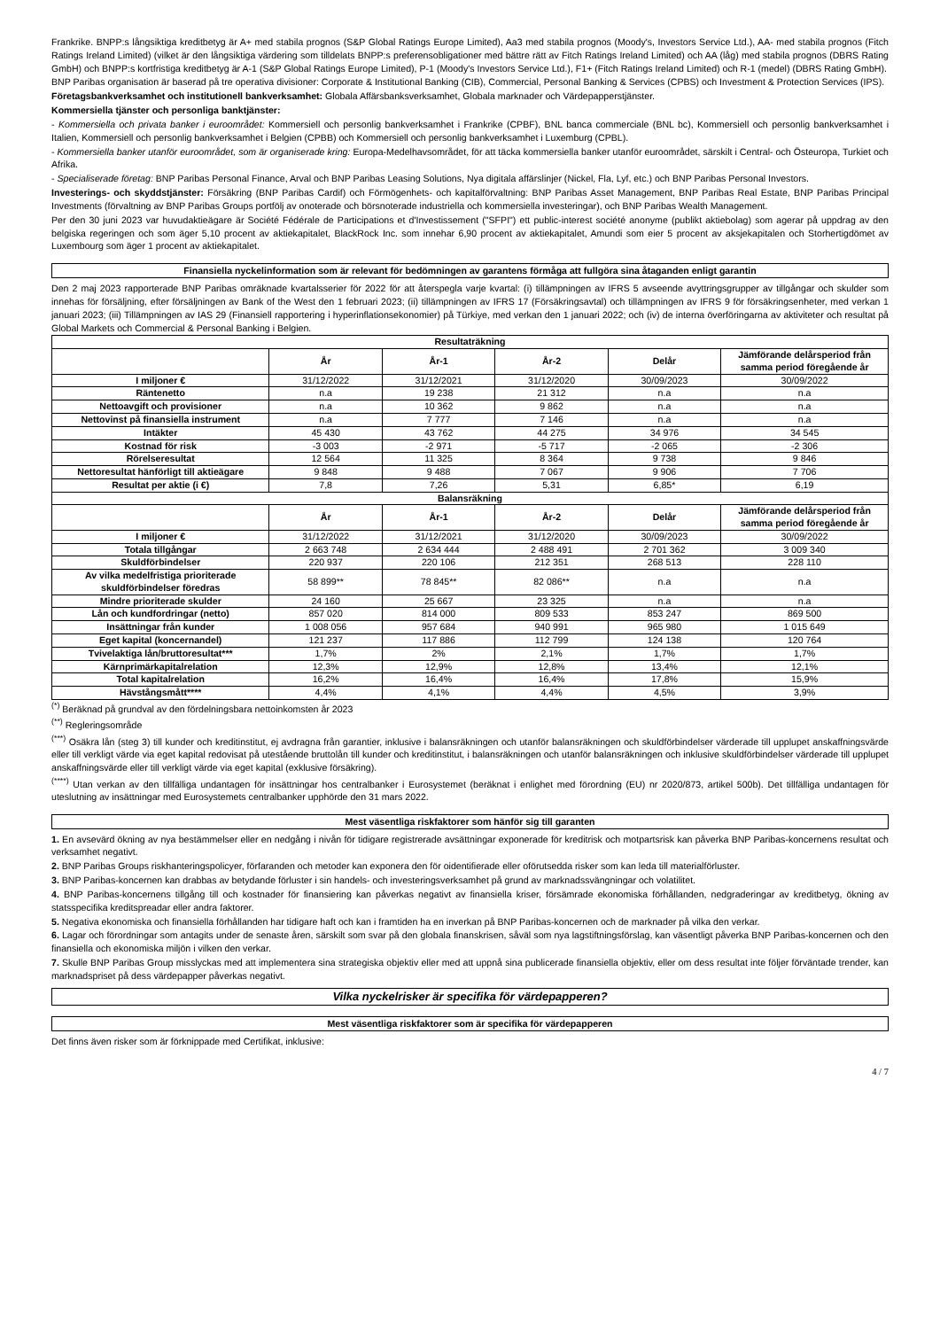Frankrike. BNPP:s långsiktiga kreditbetyg är A+ med stabila prognos (S&P Global Ratings Europe Limited), Aa3 med stabila prognos (Moody's, Investors Service Ltd.), AA- med stabila prognos (Fitch Ratings Ireland Limited) (vilket är den långsiktiga värdering som tilldelats BNPP:s preferensobligationer med bättre rätt av Fitch Ratings Ireland Limited) och AA (låg) med stabila prognos (DBRS Rating GmbH) och BNPP:s kortfristiga kreditbetyg är A-1 (S&P Global Ratings Europe Limited), P-1 (Moody's Investors Service Ltd.), F1+ (Fitch Ratings Ireland Limited) och R-1 (medel) (DBRS Rating GmbH).
BNP Paribas organisation är baserad på tre operativa divisioner: Corporate & Institutional Banking (CIB), Commercial, Personal Banking & Services (CPBS) och Investment & Protection Services (IPS).
Företagsbankverksamhet och institutionell bankverksamhet: Globala Affärsbanksverksamhet, Globala marknader och Värdepapperstjänster.
Kommersiella tjänster och personliga banktjänster:
- Kommersiella och privata banker i euroområdet: Kommersiell och personlig bankverksamhet i Frankrike (CPBF), BNL banca commerciale (BNL bc), Kommersiell och personlig bankverksamhet i Italien, Kommersiell och personlig bankverksamhet i Belgien (CPBB) och Kommersiell och personlig bankverksamhet i Luxemburg (CPBL).
- Kommersiella banker utanför euroområdet, som är organiserade kring: Europa-Medelhavsområdet, för att täcka kommersiella banker utanför euroområdet, särskilt i Central- och Östeuropa, Turkiet och Afrika.
- Specialiserade företag: BNP Paribas Personal Finance, Arval och BNP Paribas Leasing Solutions, Nya digitala affärslinjer (Nickel, Fla, Lyf, etc.) och BNP Paribas Personal Investors.
Investerings- och skyddstjänster: Försäkring (BNP Paribas Cardif) och Förmögenhets- och kapitalförvaltning: BNP Paribas Asset Management, BNP Paribas Real Estate, BNP Paribas Principal Investments (förvaltning av BNP Paribas Groups portfölj av onoterade och börsnoterade industriella och kommersiella investeringar), och BNP Paribas Wealth Management.
Per den 30 juni 2023 var huvudaktieägare är Société Fédérale de Participations et d'Investissement ("SFPI") ett public-interest société anonyme (publikt aktiebolag) som agerar på uppdrag av den belgiska regeringen och som äger 5,10 procent av aktiekapitalet, BlackRock Inc. som innehar 6,90 procent av aktiekapitalet, Amundi som eier 5 procent av aksjekapitalen och Storhertigdömet av Luxembourg som äger 1 procent av aktiekapitalet.
Finansiella nyckelinformation som är relevant för bedömningen av garantens förmåga att fullgöra sina åtaganden enligt garantin
Den 2 maj 2023 rapporterade BNP Paribas omräknade kvartalsserier för 2022 för att återspegla varje kvartal: (i) tillämpningen av IFRS 5 avseende avyttringsgrupper av tillgångar och skulder som innehas för försäljning, efter försäljningen av Bank of the West den 1 februari 2023; (ii) tillämpningen av IFRS 17 (Försäkringsavtal) och tillämpningen av IFRS 9 för försäkringsenheter, med verkan 1 januari 2023; (iii) Tillämpningen av IAS 29 (Finansiell rapportering i hyperinflationsekonomier) på Türkiye, med verkan den 1 januari 2022; och (iv) de interna överföringarna av aktiviteter och resultat på Global Markets och Commercial & Personal Banking i Belgien.
| Resultaträkning | | | | | |
| --- | --- | --- | --- | --- | --- |
| | År | År-1 | År-2 | Delår | Jämförande delårsperiod från samma period föregående år |
| I miljoner € | 31/12/2022 | 31/12/2021 | 31/12/2020 | 30/09/2023 | 30/09/2022 |
| Räntenetto | n.a | 19 238 | 21 312 | n.a | n.a |
| Nettoavgift och provisioner | n.a | 10 362 | 9 862 | n.a | n.a |
| Nettovinst på finansiella instrument | n.a | 7 777 | 7 146 | n.a | n.a |
| Intäkter | 45 430 | 43 762 | 44 275 | 34 976 | 34 545 |
| Kostnad för risk | -3 003 | -2 971 | -5 717 | -2 065 | -2 306 |
| Rörelseresultat | 12 564 | 11 325 | 8 364 | 9 738 | 9 846 |
| Nettoresultat hänförligt till aktieägare | 9 848 | 9 488 | 7 067 | 9 906 | 7 706 |
| Resultat per aktie (i €) | 7,8 | 7,26 | 5,31 | 6,85* | 6,19 |
| Balansräkning | | | | | |
| | År | År-1 | År-2 | Delår | Jämförande delårsperiod från samma period föregående år |
| I miljoner € | 31/12/2022 | 31/12/2021 | 31/12/2020 | 30/09/2023 | 30/09/2022 |
| Totala tillgångar | 2 663 748 | 2 634 444 | 2 488 491 | 2 701 362 | 3 009 340 |
| Skuldförbindelser | 220 937 | 220 106 | 212 351 | 268 513 | 228 110 |
| Av vilka medelfristiga prioriterade skuldförbindelser föredras | 58 899** | 78 845** | 82 086** | n.a | n.a |
| Mindre prioriterade skulder | 24 160 | 25 667 | 23 325 | n.a | n.a |
| Lån och kundfordringar (netto) | 857 020 | 814 000 | 809 533 | 853 247 | 869 500 |
| Insättningar från kunder | 1 008 056 | 957 684 | 940 991 | 965 980 | 1 015 649 |
| Eget kapital (koncernandel) | 121 237 | 117 886 | 112 799 | 124 138 | 120 764 |
| Tvivelaktiga lån/bruttoresultat*** | 1,7% | 2% | 2,1% | 1,7% | 1,7% |
| Kärnprimärkapitalrelation | 12,3% | 12,9% | 12,8% | 13,4% | 12,1% |
| Total kapitalrelation | 16,2% | 16,4% | 16,4% | 17,8% | 15,9% |
| Hävstångsmått**** | 4,4% | 4,1% | 4,4% | 4,5% | 3,9% |
<sup>(*)</sup> Beräknad på grundval av den fördelningsbara nettoinkomsten år 2023
<sup>(**)</sup> Regleringsområde
<sup>(***)</sup> Osäkra lån (steg 3) till kunder och kreditinstitut, ej avdragna från garantier, inklusive i balansräkningen och utanför balansräkningen och skuldförbindelser värderade till upplupet anskaffningsvärde eller till verkligt värde via eget kapital redovisat på utestående bruttolån till kunder och kreditinstitut, i balansräkningen och utanför balansräkningen och inklusive skuldförbindelser värderade till upplupet anskaffningsvärde eller till verkligt värde via eget kapital (exklusive försäkring).
<sup>(****)</sup> Utan verkan av den tillfälliga undantagen för insättningar hos centralbanker i Eurosystemet (beräknat i enlighet med förordning (EU) nr 2020/873, artikel 500b). Det tillfälliga undantagen för uteslutning av insättningar med Eurosystemets centralbanker upphörde den 31 mars 2022.
Mest väsentliga riskfaktorer som hänför sig till garanten
1. En avsevärd ökning av nya bestämmelser eller en nedgång i nivån för tidigare registrerade avsättningar exponerade för kreditrisk och motpartsrisk kan påverka BNP Paribas-koncernens resultat och verksamhet negativt.
2. BNP Paribas Groups riskhanteringspolicyer, förfaranden och metoder kan exponera den för oidentifierade eller oförutsedda risker som kan leda till materialförluster.
3. BNP Paribas-koncernen kan drabbas av betydande förluster i sin handels- och investeringsverksamhet på grund av marknadssvängningar och volatilitet.
4. BNP Paribas-koncernens tillgång till och kostnader för finansiering kan påverkas negativt av finansiella kriser, försämrade ekonomiska förhållanden, nedgraderingar av kreditbetyg, ökning av statsspecifika kreditspreadar eller andra faktorer.
5. Negativa ekonomiska och finansiella förhållanden har tidigare haft och kan i framtiden ha en inverkan på BNP Paribas-koncernen och de marknader på vilka den verkar.
6. Lagar och förordningar som antagits under de senaste åren, särskilt som svar på den globala finanskrisen, såväl som nya lagstiftningsförslag, kan väsentligt påverka BNP Paribas-koncernen och den finansiella och ekonomiska miljön i vilken den verkar.
7. Skulle BNP Paribas Group misslyckas med att implementera sina strategiska objektiv eller med att uppnå sina publicerade finansiella objektiv, eller om dess resultat inte följer förväntade trender, kan marknadspriset på dess värdepapper påverkas negativt.
Vilka nyckelrisker är specifika för värdepapperen?
Mest väsentliga riskfaktorer som är specifika för värdepapperen
Det finns även risker som är förknippade med Certifikat, inklusive:
4 / 7